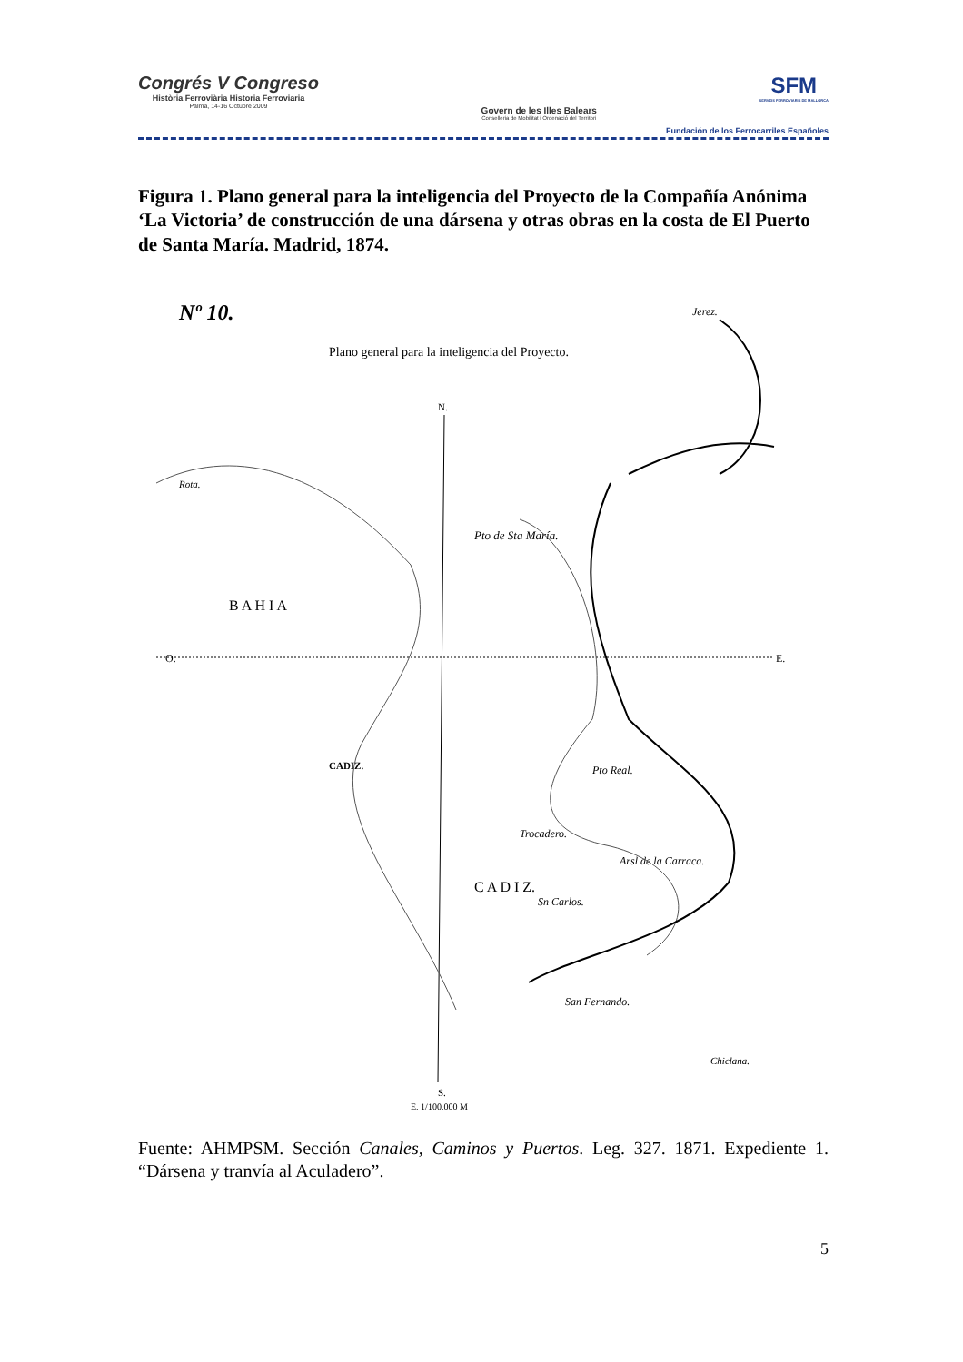Congrés V Congreso
Història Ferroviària Historia Ferroviaria
Palma, 14-16 Octubre 2009
Govern de les Illes Balears
Conselleria de Mobilitat i Ordenació del Territori
SFM
SERVEIS FERROVIARIS DE MALLORCA
Fundación de los Ferrocarriles Españoles
Figura 1. Plano general para la inteligencia del Proyecto de la Compañía Anónima ‘La Victoria’ de construcción de una dársena y otras obras en la costa de El Puerto de Santa María. Madrid, 1874.
Nº 10.
Plano general para la inteligencia del Proyecto.
N.
O.
E.
S.
Jerez.
Rota.
Pto de Sta María.
CADIZ.
Pto Real.
Trocadero.
Arsl de la Carraca.
Sn Carlos.
San Fernando.
Chiclana.
B A H I A
C A D I Z.
E. 1/100.000 M
Fuente: AHMPSM. Sección Canales, Caminos y Puertos. Leg. 327. 1871. Expediente 1. “Dársena y tranvía al Aculadero”.
5